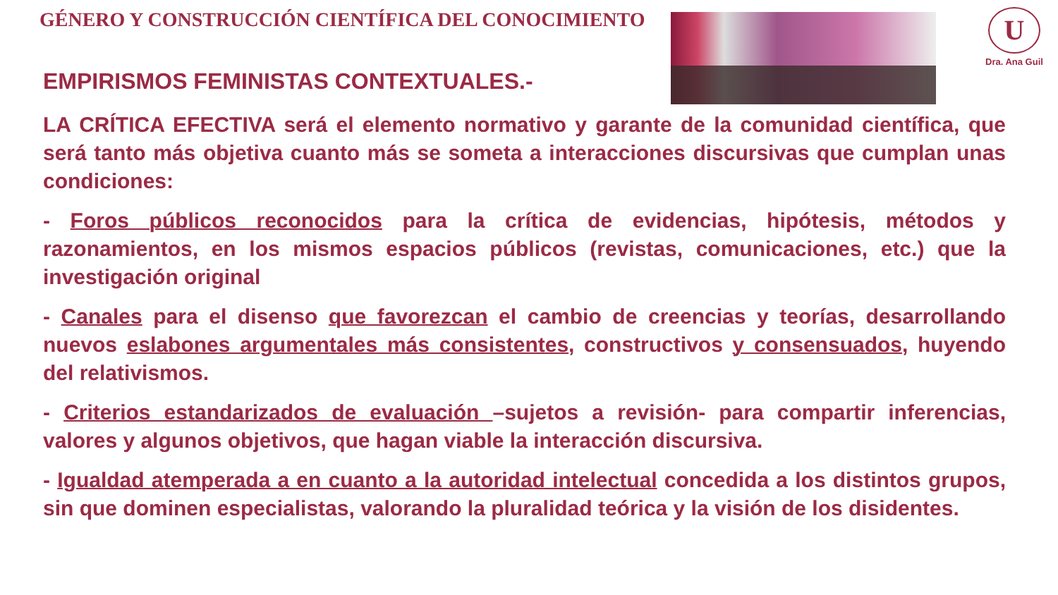GÉNERO Y CONSTRUCCIÓN CIENTÍFICA DEL CONOCIMIENTO
U
Dra. Ana Guil
EMPIRISMOS FEMINISTAS CONTEXTUALES.-
LA CRÍTICA EFECTIVA será el elemento normativo y garante de la comunidad científica, que será tanto más objetiva cuanto más se someta a interacciones discursivas que cumplan unas condiciones:
- Foros públicos reconocidos para la crítica de evidencias, hipótesis, métodos y razonamientos, en los mismos espacios públicos (revistas, comunicaciones, etc.) que la investigación original
- Canales para el disenso que favorezcan el cambio de creencias y teorías, desarrollando nuevos eslabones argumentales más consistentes, constructivos y consensuados, huyendo del relativismos.
- Criterios estandarizados de evaluación –sujetos a revisión- para compartir inferencias, valores y algunos objetivos, que hagan viable la interacción discursiva.
- Igualdad atemperada a en cuanto a la autoridad intelectual concedida a los distintos grupos, sin que dominen especialistas, valorando la pluralidad teórica y la visión de los disidentes.